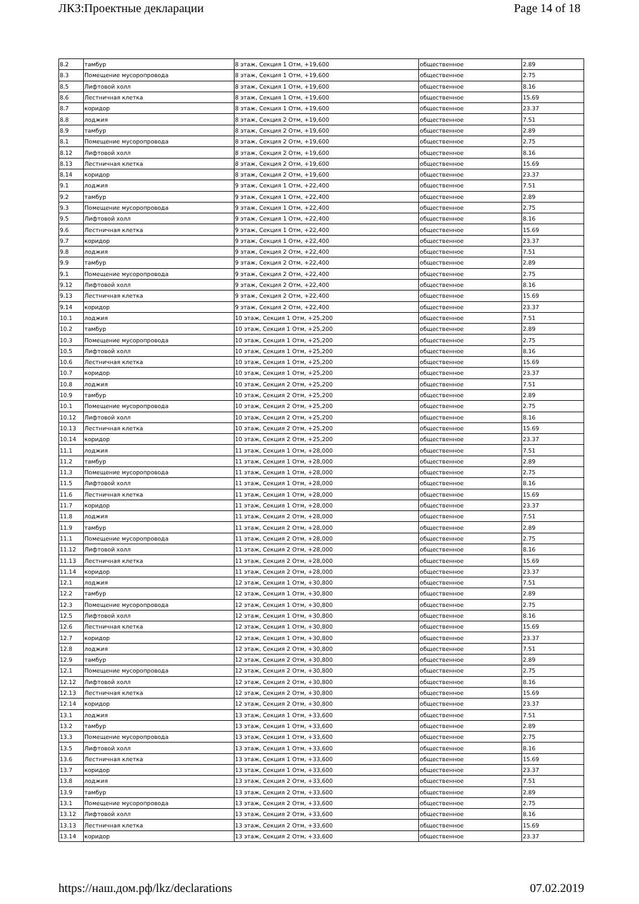ЛКЗ:Проектные декларации Page 14 of 18
| 8.2 | тамбур | 8 этаж, Секция 1 Отм, +19,600 | общественное | 2.89 |
| 8.3 | Помещение мусоропровода | 8 этаж, Секция 1 Отм, +19,600 | общественное | 2.75 |
| 8.5 | Лифтовой холл | 8 этаж, Секция 1 Отм, +19,600 | общественное | 8.16 |
| 8.6 | Лестничная клетка | 8 этаж, Секция 1 Отм, +19,600 | общественное | 15.69 |
| 8.7 | коридор | 8 этаж, Секция 1 Отм, +19,600 | общественное | 23.37 |
| 8.8 | лоджия | 8 этаж, Секция 2 Отм, +19,600 | общественное | 7.51 |
| 8.9 | тамбур | 8 этаж, Секция 2 Отм, +19,600 | общественное | 2.89 |
| 8.1 | Помещение мусоропровода | 8 этаж, Секция 2 Отм, +19,600 | общественное | 2.75 |
| 8.12 | Лифтовой холл | 8 этаж, Секция 2 Отм, +19,600 | общественное | 8.16 |
| 8.13 | Лестничная клетка | 8 этаж, Секция 2 Отм, +19,600 | общественное | 15.69 |
| 8.14 | коридор | 8 этаж, Секция 2 Отм, +19,600 | общественное | 23.37 |
| 9.1 | лоджия | 9 этаж, Секция 1 Отм, +22,400 | общественное | 7.51 |
| 9.2 | тамбур | 9 этаж, Секция 1 Отм, +22,400 | общественное | 2.89 |
| 9.3 | Помещение мусоропровода | 9 этаж, Секция 1 Отм, +22,400 | общественное | 2.75 |
| 9.5 | Лифтовой холл | 9 этаж, Секция 1 Отм, +22,400 | общественное | 8.16 |
| 9.6 | Лестничная клетка | 9 этаж, Секция 1 Отм, +22,400 | общественное | 15.69 |
| 9.7 | коридор | 9 этаж, Секция 1 Отм, +22,400 | общественное | 23.37 |
| 9.8 | лоджия | 9 этаж, Секция 2 Отм, +22,400 | общественное | 7.51 |
| 9.9 | тамбур | 9 этаж, Секция 2 Отм, +22,400 | общественное | 2.89 |
| 9.1 | Помещение мусоропровода | 9 этаж, Секция 2 Отм, +22,400 | общественное | 2.75 |
| 9.12 | Лифтовой холл | 9 этаж, Секция 2 Отм, +22,400 | общественное | 8.16 |
| 9.13 | Лестничная клетка | 9 этаж, Секция 2 Отм, +22,400 | общественное | 15.69 |
| 9.14 | коридор | 9 этаж, Секция 2 Отм, +22,400 | общественное | 23.37 |
| 10.1 | лоджия | 10 этаж, Секция 1 Отм, +25,200 | общественное | 7.51 |
| 10.2 | тамбур | 10 этаж, Секция 1 Отм, +25,200 | общественное | 2.89 |
| 10.3 | Помещение мусоропровода | 10 этаж, Секция 1 Отм, +25,200 | общественное | 2.75 |
| 10.5 | Лифтовой холл | 10 этаж, Секция 1 Отм, +25,200 | общественное | 8.16 |
| 10.6 | Лестничная клетка | 10 этаж, Секция 1 Отм, +25,200 | общественное | 15.69 |
| 10.7 | коридор | 10 этаж, Секция 1 Отм, +25,200 | общественное | 23.37 |
| 10.8 | лоджия | 10 этаж, Секция 2 Отм, +25,200 | общественное | 7.51 |
| 10.9 | тамбур | 10 этаж, Секция 2 Отм, +25,200 | общественное | 2.89 |
| 10.1 | Помещение мусоропровода | 10 этаж, Секция 2 Отм, +25,200 | общественное | 2.75 |
| 10.12 | Лифтовой холл | 10 этаж, Секция 2 Отм, +25,200 | общественное | 8.16 |
| 10.13 | Лестничная клетка | 10 этаж, Секция 2 Отм, +25,200 | общественное | 15.69 |
| 10.14 | коридор | 10 этаж, Секция 2 Отм, +25,200 | общественное | 23.37 |
| 11.1 | лоджия | 11 этаж, Секция 1 Отм, +28,000 | общественное | 7.51 |
| 11.2 | тамбур | 11 этаж, Секция 1 Отм, +28,000 | общественное | 2.89 |
| 11.3 | Помещение мусоропровода | 11 этаж, Секция 1 Отм, +28,000 | общественное | 2.75 |
| 11.5 | Лифтовой холл | 11 этаж, Секция 1 Отм, +28,000 | общественное | 8.16 |
| 11.6 | Лестничная клетка | 11 этаж, Секция 1 Отм, +28,000 | общественное | 15.69 |
| 11.7 | коридор | 11 этаж, Секция 1 Отм, +28,000 | общественное | 23.37 |
| 11.8 | лоджия | 11 этаж, Секция 2 Отм, +28,000 | общественное | 7.51 |
| 11.9 | тамбур | 11 этаж, Секция 2 Отм, +28,000 | общественное | 2.89 |
| 11.1 | Помещение мусоропровода | 11 этаж, Секция 2 Отм, +28,000 | общественное | 2.75 |
| 11.12 | Лифтовой холл | 11 этаж, Секция 2 Отм, +28,000 | общественное | 8.16 |
| 11.13 | Лестничная клетка | 11 этаж, Секция 2 Отм, +28,000 | общественное | 15.69 |
| 11.14 | коридор | 11 этаж, Секция 2 Отм, +28,000 | общественное | 23.37 |
| 12.1 | лоджия | 12 этаж, Секция 1 Отм, +30,800 | общественное | 7.51 |
| 12.2 | тамбур | 12 этаж, Секция 1 Отм, +30,800 | общественное | 2.89 |
| 12.3 | Помещение мусоропровода | 12 этаж, Секция 1 Отм, +30,800 | общественное | 2.75 |
| 12.5 | Лифтовой холл | 12 этаж, Секция 1 Отм, +30,800 | общественное | 8.16 |
| 12.6 | Лестничная клетка | 12 этаж, Секция 1 Отм, +30,800 | общественное | 15.69 |
| 12.7 | коридор | 12 этаж, Секция 1 Отм, +30,800 | общественное | 23.37 |
| 12.8 | лоджия | 12 этаж, Секция 2 Отм, +30,800 | общественное | 7.51 |
| 12.9 | тамбур | 12 этаж, Секция 2 Отм, +30,800 | общественное | 2.89 |
| 12.1 | Помещение мусоропровода | 12 этаж, Секция 2 Отм, +30,800 | общественное | 2.75 |
| 12.12 | Лифтовой холл | 12 этаж, Секция 2 Отм, +30,800 | общественное | 8.16 |
| 12.13 | Лестничная клетка | 12 этаж, Секция 2 Отм, +30,800 | общественное | 15.69 |
| 12.14 | коридор | 12 этаж, Секция 2 Отм, +30,800 | общественное | 23.37 |
| 13.1 | лоджия | 13 этаж, Секция 1 Отм, +33,600 | общественное | 7.51 |
| 13.2 | тамбур | 13 этаж, Секция 1 Отм, +33,600 | общественное | 2.89 |
| 13.3 | Помещение мусоропровода | 13 этаж, Секция 1 Отм, +33,600 | общественное | 2.75 |
| 13.5 | Лифтовой холл | 13 этаж, Секция 1 Отм, +33,600 | общественное | 8.16 |
| 13.6 | Лестничная клетка | 13 этаж, Секция 1 Отм, +33,600 | общественное | 15.69 |
| 13.7 | коридор | 13 этаж, Секция 1 Отм, +33,600 | общественное | 23.37 |
| 13.8 | лоджия | 13 этаж, Секция 2 Отм, +33,600 | общественное | 7.51 |
| 13.9 | тамбур | 13 этаж, Секция 2 Отм, +33,600 | общественное | 2.89 |
| 13.1 | Помещение мусоропровода | 13 этаж, Секция 2 Отм, +33,600 | общественное | 2.75 |
| 13.12 | Лифтовой холл | 13 этаж, Секция 2 Отм, +33,600 | общественное | 8.16 |
| 13.13 | Лестничная клетка | 13 этаж, Секция 2 Отм, +33,600 | общественное | 15.69 |
| 13.14 | коридор | 13 этаж, Секция 2 Отм, +33,600 | общественное | 23.37 |
https://наш.дом.рф/lkz/declarations 07.02.2019